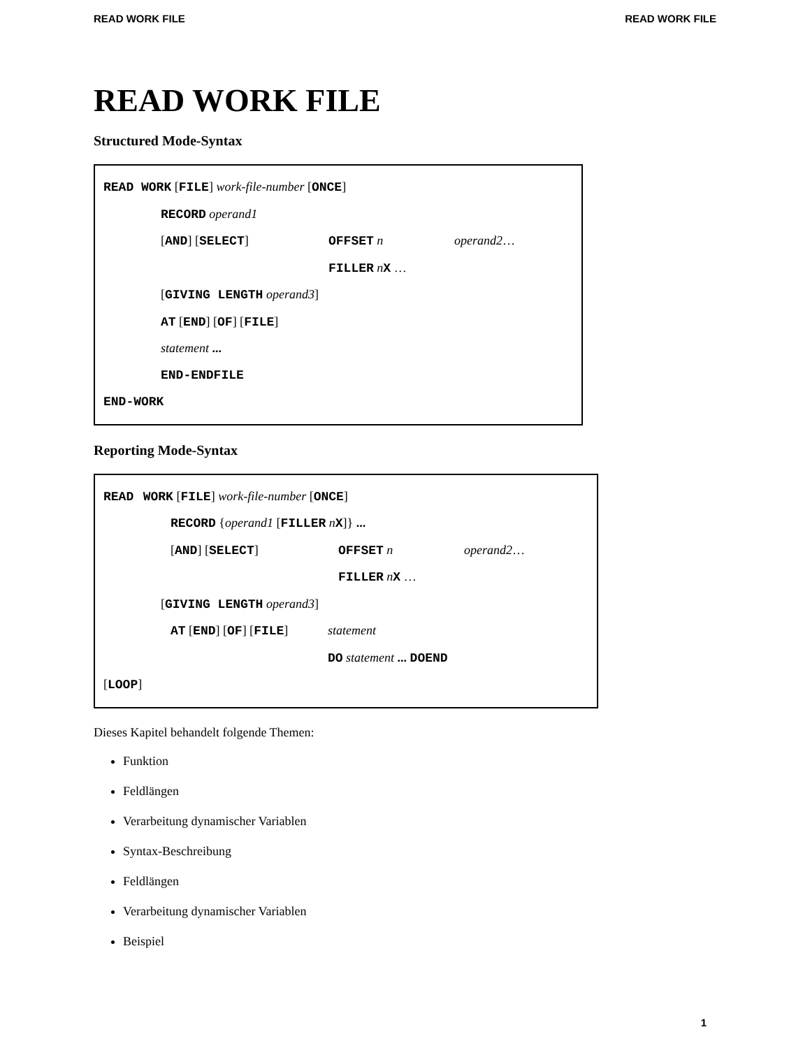READ WORK FILE READ WORK FILE
READ WORK FILE
Structured Mode-Syntax
READ WORK [FILE] work-file-number [ONCE]
RECORD operand1
[AND] [SELECT] OFFSET n operand2 …
FILLER nX …
[GIVING LENGTH operand3]
AT [END] [OF] [FILE]
statement ...
END-ENDFILE
END-WORK
Reporting Mode-Syntax
READ WORK [FILE] work-file-number [ONCE]
RECORD {operand1 [FILLER nX]} ...
[AND] [SELECT] OFFSET n operand2 …
FILLER nX …
[GIVING LENGTH operand3]
AT [END] [OF] [FILE] statement
DO statement ... DOEND
[LOOP]
Dieses Kapitel behandelt folgende Themen:
Funktion
Feldlängen
Verarbeitung dynamischer Variablen
Syntax-Beschreibung
Feldlängen
Verarbeitung dynamischer Variablen
Beispiel
1